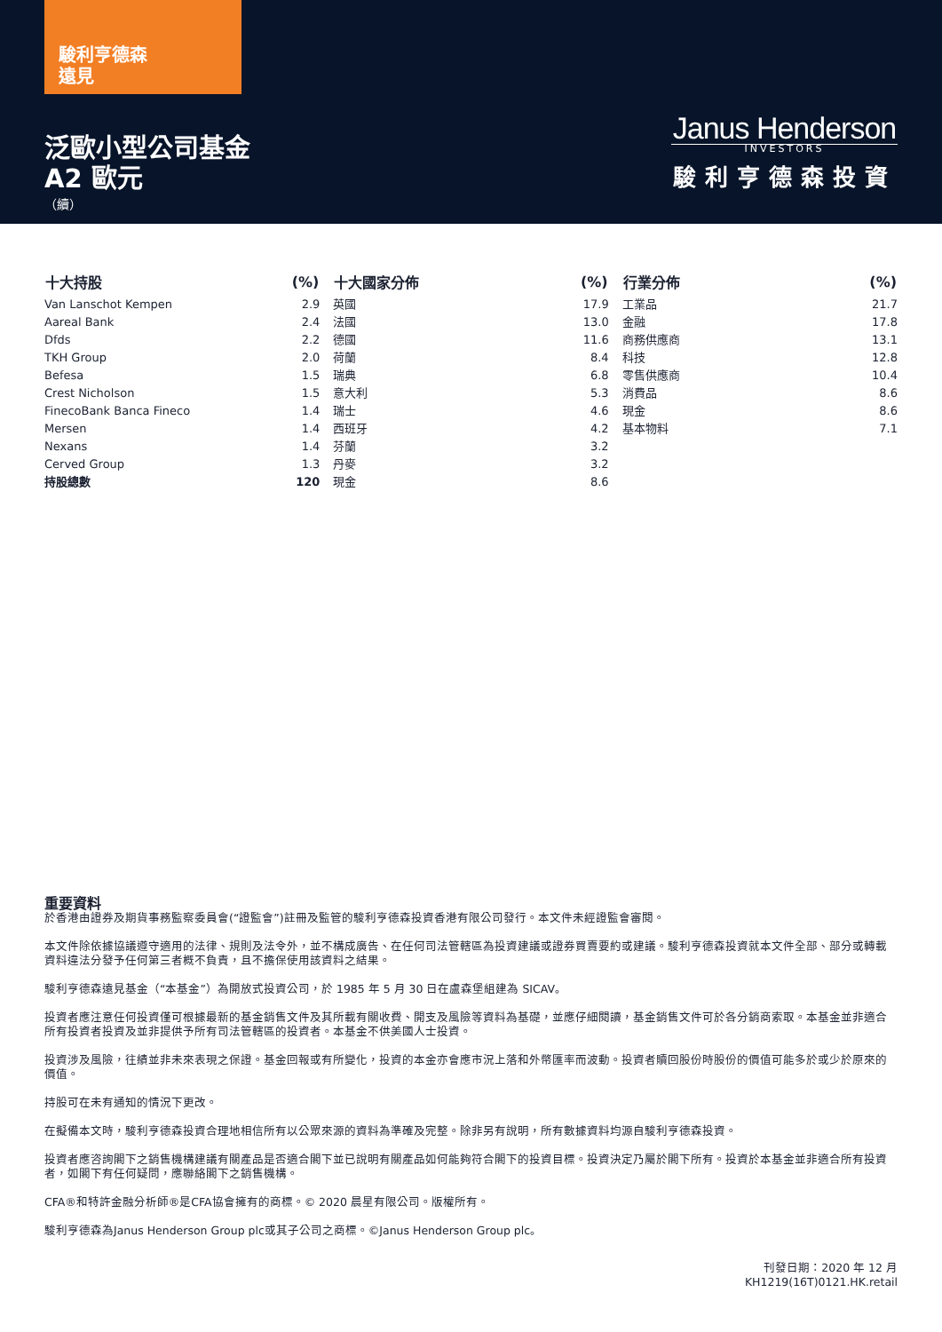駿利亨德森
遠見
泛歐小型公司基金
A2 歐元
（續）
Janus Henderson
INVESTORS
駿利亨德森投資
| 十大持股 | (%) |
| --- | --- |
| Van Lanschot Kempen | 2.9 |
| Aareal Bank | 2.4 |
| Dfds | 2.2 |
| TKH Group | 2.0 |
| Befesa | 1.5 |
| Crest Nicholson | 1.5 |
| FinecoBank Banca Fineco | 1.4 |
| Mersen | 1.4 |
| Nexans | 1.4 |
| Cerved Group | 1.3 |
| 持股總數 | 120 |
| 十大國家分佈 | (%) |
| --- | --- |
| 英國 | 17.9 |
| 法國 | 13.0 |
| 德國 | 11.6 |
| 荷蘭 | 8.4 |
| 瑞典 | 6.8 |
| 意大利 | 5.3 |
| 瑞士 | 4.6 |
| 西班牙 | 4.2 |
| 芬蘭 | 3.2 |
| 丹麥 | 3.2 |
| 現金 | 8.6 |
| 行業分佈 | (%) |
| --- | --- |
| 工業品 | 21.7 |
| 金融 | 17.8 |
| 商務供應商 | 13.1 |
| 科技 | 12.8 |
| 零售供應商 | 10.4 |
| 消費品 | 8.6 |
| 現金 | 8.6 |
| 基本物料 | 7.1 |
重要資料
於香港由證券及期貨事務監察委員會(“證監會”)註冊及監管的駿利亨德森投資香港有限公司發行。本文件未經證監會審閱。
本文件除依據協議遵守適用的法律、規則及法令外，並不構成廣告、在任何司法管轄區為投資建議或證券買賣要約或建議。駿利亨德森投資就本文件全部、部分或轉載資料違法分發予任何第三者概不負責，且不擔保使用該資料之結果。
駿利亨德森遠見基金（“本基金”）為開放式投資公司，於 1985 年 5 月 30 日在盧森堡組建為 SICAV。
投資者應注意任何投資僅可根據最新的基金銷售文件及其所載有關收費、開支及風險等資料為基礎，並應仔細閱讀，基金銷售文件可於各分銷商索取。本基金並非適合所有投資者投資及並非提供予所有司法管轄區的投資者。本基金不供美國人士投資。
投資涉及風險，往績並非未來表現之保證。基金回報或有所變化，投資的本金亦會應市況上落和外幣匯率而波動。投資者贖回股份時股份的價值可能多於或少於原來的價值。
持股可在未有通知的情況下更改。
在擬備本文時，駿利亨德森投資合理地相信所有以公眾來源的資料為準確及完整。除非另有說明，所有數據資料均源自駿利亨德森投資。
投資者應咨詢閣下之銷售機構建議有關產品是否適合閣下並已說明有關產品如何能夠符合閣下的投資目標。投資決定乃屬於閣下所有。投資於本基金並非適合所有投資者，如閣下有任何疑問，應聯絡閣下之銷售機構。
CFA®和特許金融分析師®是CFA協會擁有的商標。© 2020 晨星有限公司。版權所有。
駿利亨德森為Janus Henderson Group plc或其子公司之商標。©Janus Henderson Group plc。
刊發日期：2020 年 12 月
KH1219(16T)0121.HK.retail